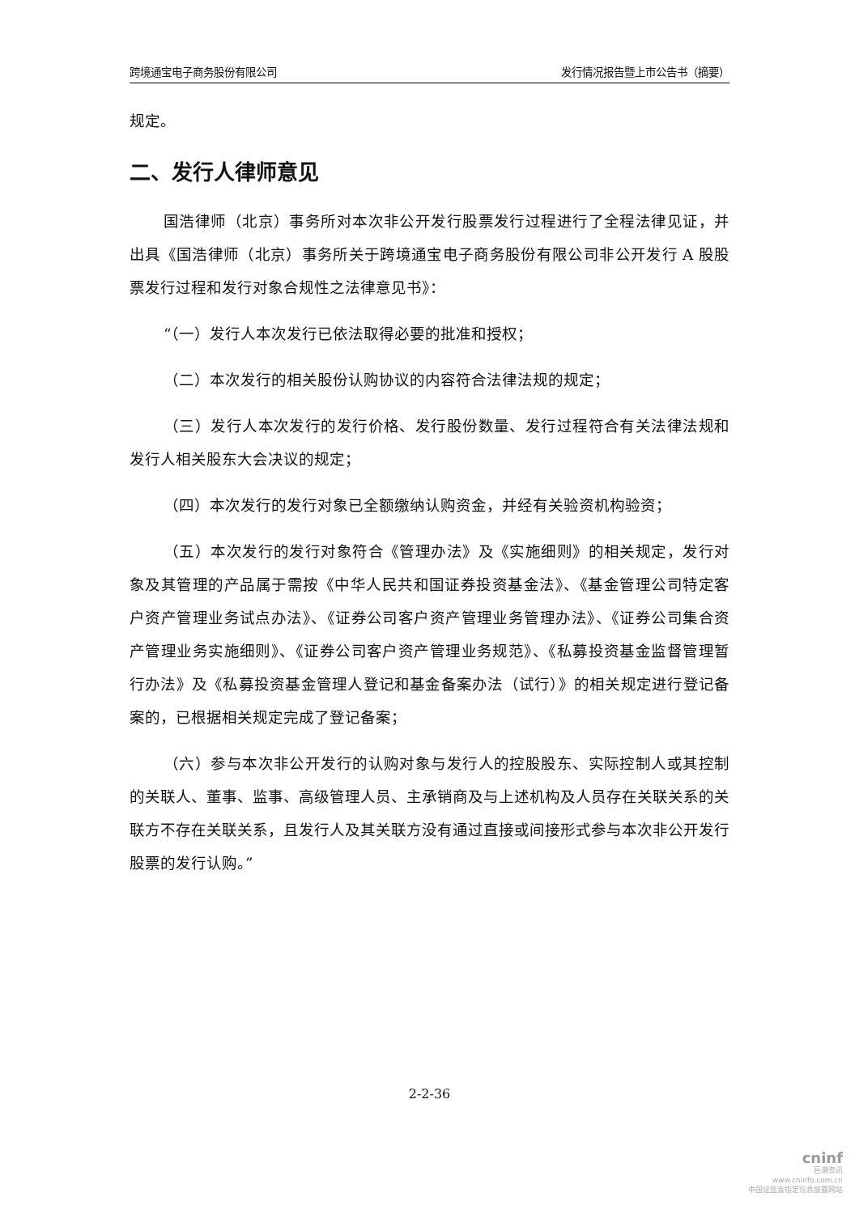跨境通宝电子商务股份有限公司 发行情况报告暨上市公告书（摘要）
规定。
二、发行人律师意见
国浩律师（北京）事务所对本次非公开发行股票发行过程进行了全程法律见证，并出具《国浩律师（北京）事务所关于跨境通宝电子商务股份有限公司非公开发行 A 股股票发行过程和发行对象合规性之法律意见书》：
“（一）发行人本次发行已依法取得必要的批准和授权；
（二）本次发行的相关股份认购协议的内容符合法律法规的规定；
（三）发行人本次发行的发行价格、发行股份数量、发行过程符合有关法律法规和发行人相关股东大会决议的规定；
（四）本次发行的发行对象已全额缴纳认购资金，并经有关验资机构验资；
（五）本次发行的发行对象符合《管理办法》及《实施细则》的相关规定，发行对象及其管理的产品属于需按《中华人民共和国证券投资基金法》、《基金管理公司特定客户资产管理业务试点办法》、《证券公司客户资产管理业务管理办法》、《证券公司集合资产管理业务实施细则》、《证券公司客户资产管理业务规范》、《私募投资基金监督管理暂行办法》及《私募投资基金管理人登记和基金备案办法（试行）》的相关规定进行登记备案的，已根据相关规定完成了登记备案；
（六）参与本次非公开发行的认购对象与发行人的控股股东、实际控制人或其控制的关联人、董事、监事、高级管理人员、主承销商及与上述机构及人员存在关联关系的关联方不存在关联关系，且发行人及其关联方没有通过直接或间接形式参与本次非公开发行股票的发行认购。”
2-2-36
cninf
巨潮资讯
www.cninfo.com.cn
中国证监会指定信息披露网站